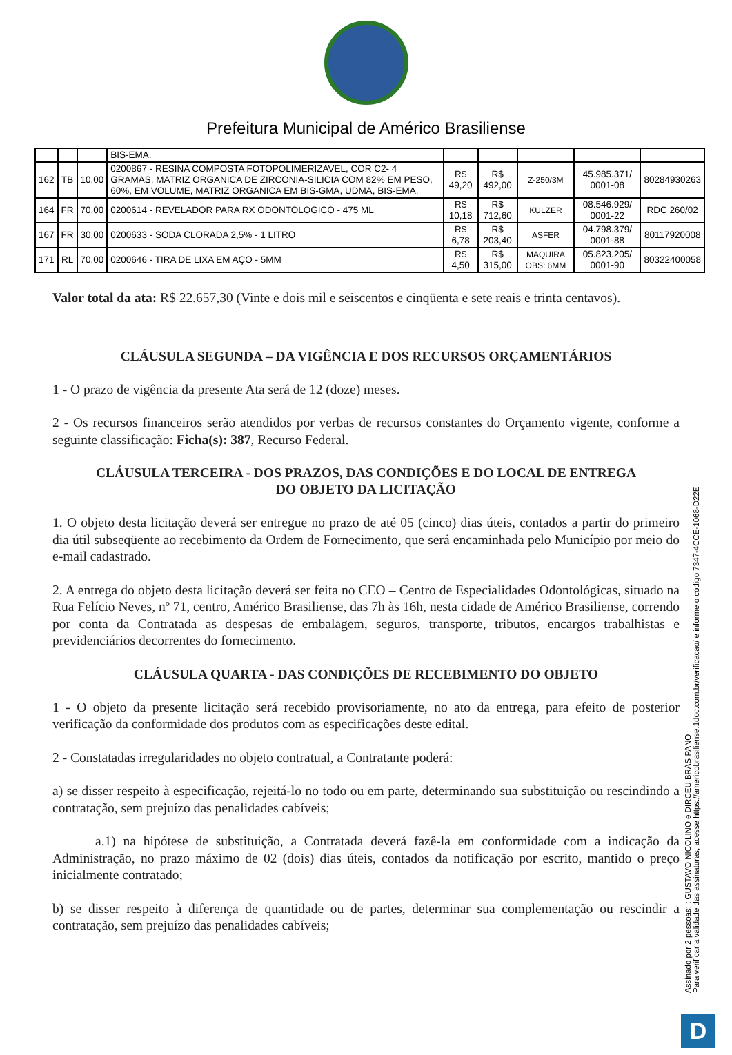Prefeitura Municipal de Américo Brasiliense
| | | | BIS-EMA. | | | | | |
| 162 | TB | 10,00 | 0200867 - RESINA COMPOSTA FOTOPOLIMERIZAVEL, COR C2- 4 GRAMAS, MATRIZ ORGANICA DE ZIRCONIA-SILICIA COM 82% EM PESO, 60%, EM VOLUME, MATRIZ ORGANICA EM BIS-GMA, UDMA, BIS-EMA. | R$ 49,20 | R$ 492,00 | Z-250/3M | 45.985.371/ 0001-08 | 80284930263 |
| 164 | FR | 70,00 | 0200614 - REVELADOR PARA RX ODONTOLOGICO - 475 ML | R$ 10,18 | R$ 712,60 | KULZER | 08.546.929/ 0001-22 | RDC 260/02 |
| 167 | FR | 30,00 | 0200633 - SODA CLORADA 2,5% - 1 LITRO | R$ 6,78 | R$ 203,40 | ASFER | 04.798.379/ 0001-88 | 80117920008 |
| 171 | RL | 70,00 | 0200646 - TIRA DE LIXA EM AÇO - 5MM | R$ 4,50 | R$ 315,00 | MAQUIRA OBS: 6MM | 05.823.205/ 0001-90 | 80322400058 |
Valor total da ata: R$ 22.657,30 (Vinte e dois mil e seiscentos e cinqüenta e sete reais e trinta centavos).
CLÁUSULA SEGUNDA – DA VIGÊNCIA E DOS RECURSOS ORÇAMENTÁRIOS
1 - O prazo de vigência da presente Ata será de 12 (doze) meses.
2 - Os recursos financeiros serão atendidos por verbas de recursos constantes do Orçamento vigente, conforme a seguinte classificação: Ficha(s): 387, Recurso Federal.
CLÁUSULA TERCEIRA - DOS PRAZOS, DAS CONDIÇÕES E DO LOCAL DE ENTREGA DO OBJETO DA LICITAÇÃO
1. O objeto desta licitação deverá ser entregue no prazo de até 05 (cinco) dias úteis, contados a partir do primeiro dia útil subseqüente ao recebimento da Ordem de Fornecimento, que será encaminhada pelo Município por meio do e-mail cadastrado.
2. A entrega do objeto desta licitação deverá ser feita no CEO – Centro de Especialidades Odontológicas, situado na Rua Felício Neves, nº 71, centro, Américo Brasiliense, das 7h às 16h, nesta cidade de Américo Brasiliense, correndo por conta da Contratada as despesas de embalagem, seguros, transporte, tributos, encargos trabalhistas e previdenciários decorrentes do fornecimento.
CLÁUSULA QUARTA - DAS CONDIÇÕES DE RECEBIMENTO DO OBJETO
1 - O objeto da presente licitação será recebido provisoriamente, no ato da entrega, para efeito de posterior verificação da conformidade dos produtos com as especificações deste edital.
2 - Constatadas irregularidades no objeto contratual, a Contratante poderá:
a) se disser respeito à especificação, rejeitá-lo no todo ou em parte, determinando sua substituição ou rescindindo a contratação, sem prejuízo das penalidades cabíveis;
a.1) na hipótese de substituição, a Contratada deverá fazê-la em conformidade com a indicação da Administração, no prazo máximo de 02 (dois) dias úteis, contados da notificação por escrito, mantido o preço inicialmente contratado;
b) se disser respeito à diferença de quantidade ou de partes, determinar sua complementação ou rescindir a contratação, sem prejuízo das penalidades cabíveis;
Assinado por 2 pessoas: : GUSTAVO NICOLINO e DIRCEU BRÁS PANO
Para verificar a validade das assinaturas, acesse https://americobrasiliense.1doc.com.br/verificacao/ e informe o código 7347-4CCE-1068-D22E
D